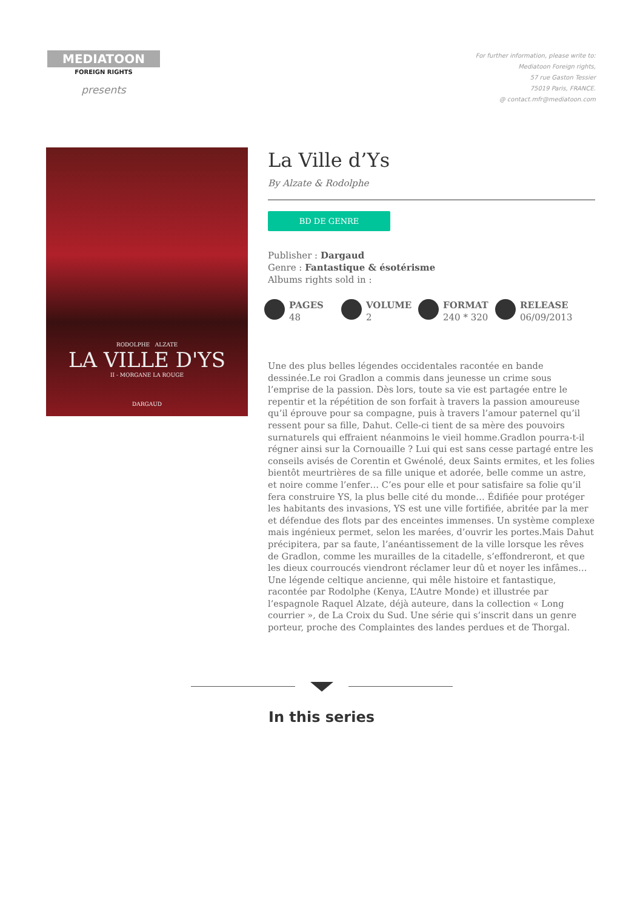MEDIATOON
FOREIGN RIGHTS
presents
For further information, please write to:
Mediatoon Foreign rights,
57 rue Gaston Tessier
75019 Paris, FRANCE.
@ contact.mfr@mediatoon.com
RODOLPHE ALZATE
LA VILLE D'YS
II - MORGANE LA ROUGE
DARGAUD
La Ville d’Ys
By Alzate & Rodolphe
BD DE GENRE
Publisher : Dargaud
Genre : Fantastique & ésotérisme
Albums rights sold in :
PAGES
48
VOLUME
2
FORMAT
240 * 320
RELEASE
06/09/2013
Une des plus belles légendes occidentales racontée en bande dessinée.Le roi Gradlon a commis dans jeunesse un crime sous l’emprise de la passion. Dès lors, toute sa vie est partagée entre le repentir et la répétition de son forfait à travers la passion amoureuse qu’il éprouve pour sa compagne, puis à travers l’amour paternel qu’il ressent pour sa fille, Dahut. Celle-ci tient de sa mère des pouvoirs surnaturels qui effraient néanmoins le vieil homme.Gradlon pourra-t-il régner ainsi sur la Cornouaille ? Lui qui est sans cesse partagé entre les conseils avisés de Corentin et Gwénolé, deux Saints ermites, et les folies bientôt meurtrières de sa fille unique et adorée, belle comme un astre, et noire comme l’enfer… C’es pour elle et pour satisfaire sa folie qu’il fera construire YS, la plus belle cité du monde… Édifiée pour protéger les habitants des invasions, YS est une ville fortifiée, abritée par la mer et défendue des flots par des enceintes immenses. Un système complexe mais ingénieux permet, selon les marées, d’ouvrir les portes.Mais Dahut précipitera, par sa faute, l’anéantissement de la ville lorsque les rêves de Gradlon, comme les murailles de la citadelle, s’effondreront, et que les dieux courroucés viendront réclamer leur dû et noyer les infâmes…Une légende celtique ancienne, qui mêle histoire et fantastique, racontée par Rodolphe (Kenya, L’Autre Monde) et illustrée par l’espagnole Raquel Alzate, déjà auteure, dans la collection « Long courrier », de La Croix du Sud. Une série qui s’inscrit dans un genre porteur, proche des Complaintes des landes perdues et de Thorgal.
In this series